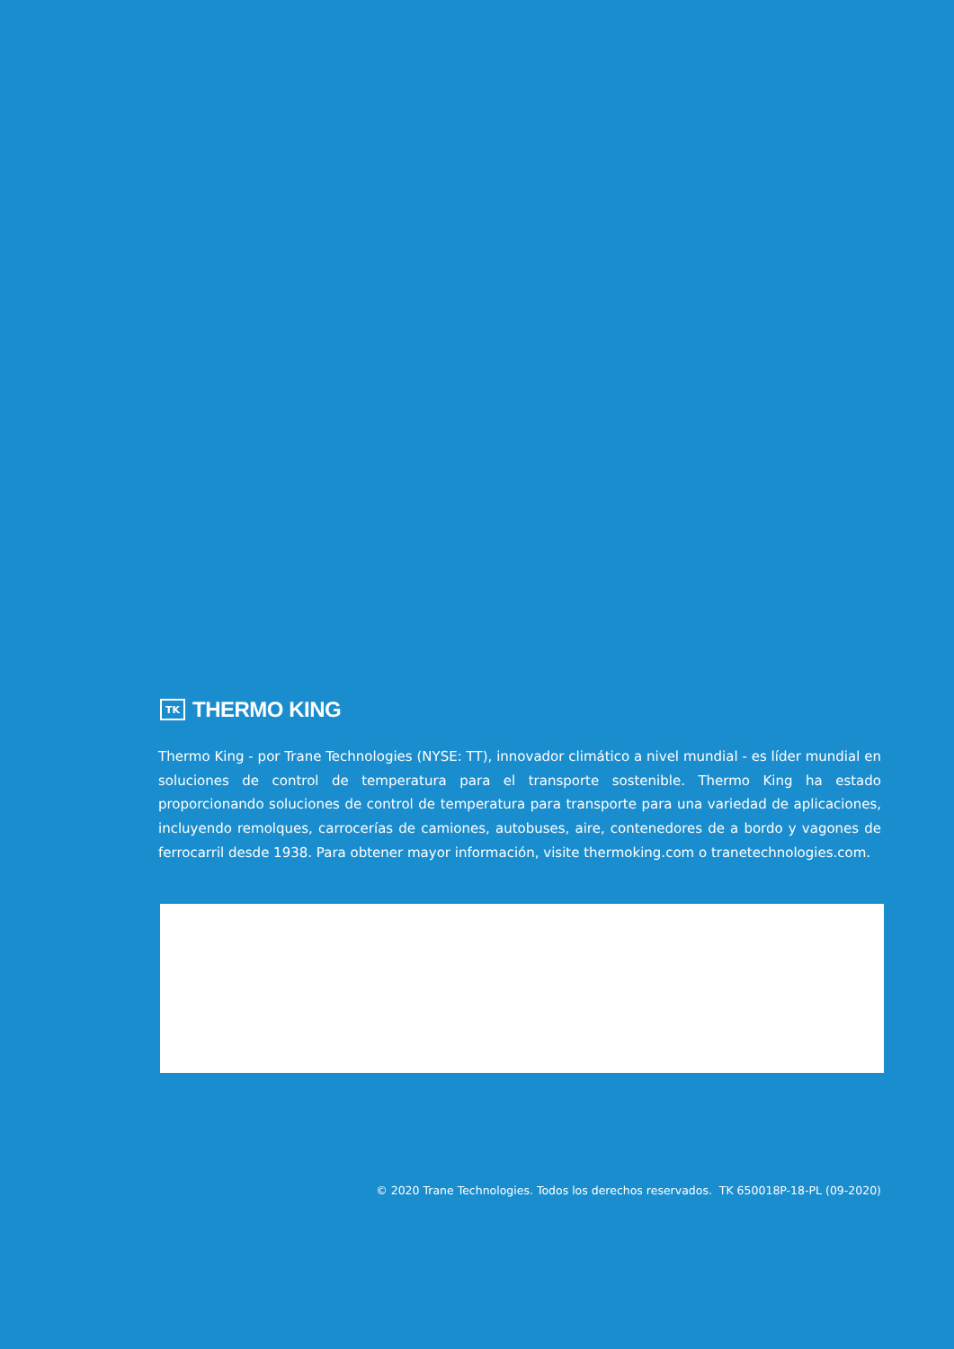TK
THERMO KING
Thermo King - por Trane Technologies (NYSE: TT), innovador climático a nivel mundial - es líder mundial en soluciones de control de temperatura para el transporte sostenible. Thermo King ha estado proporcionando soluciones de control de temperatura para transporte para una variedad de aplicaciones, incluyendo remolques, carrocerías de camiones, autobuses, aire, contenedores de a bordo y vagones de ferrocarril desde 1938. Para obtener mayor información, visite thermoking.com o tranetechnologies.com.
© 2020 Trane Technologies. Todos los derechos reservados. TK 650018P-18-PL (09-2020)